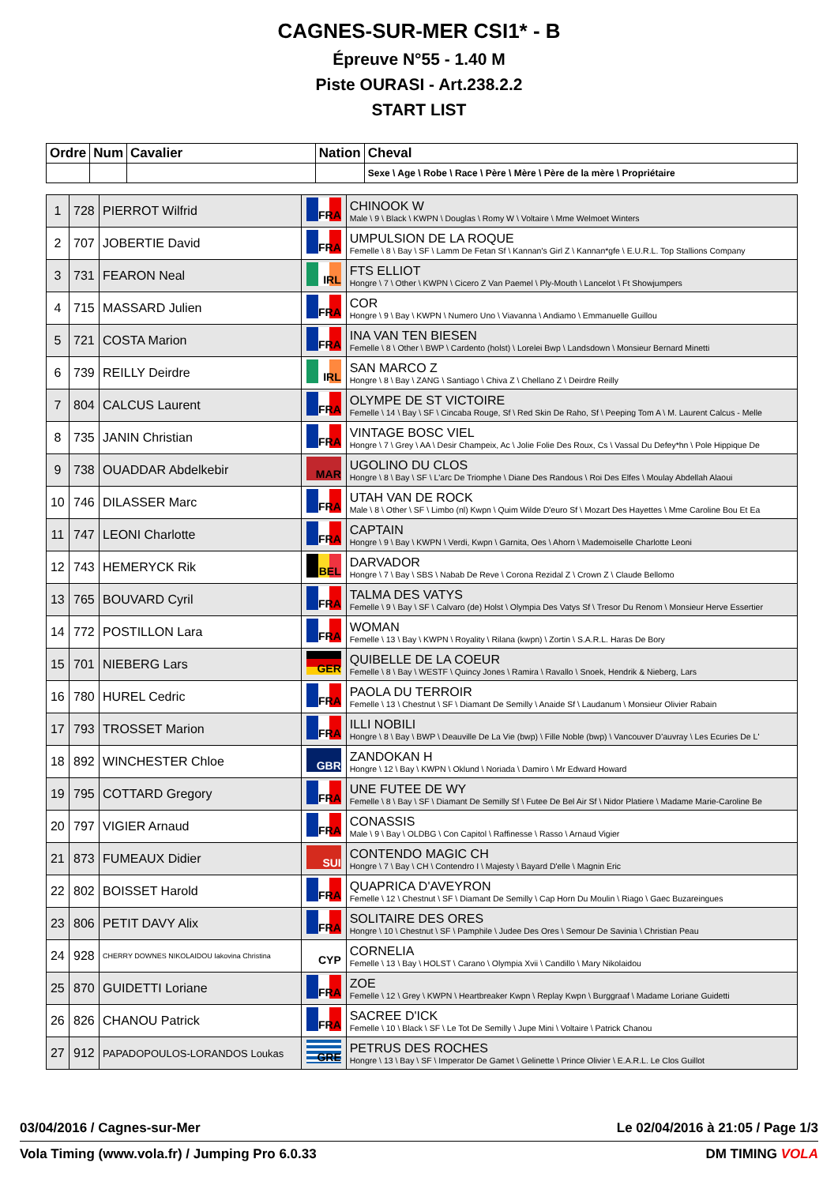CAGNES-SUR-MER CSI1* - B
Épreuve N°55 - 1.40 M
Piste OURASI - Art.238.2.2
START LIST
| Ordre | Num | Cavalier | Nation | Cheval |
| --- | --- | --- | --- | --- |
| | | | | Sexe \ Age \ Robe \ Race \ Père \ Mère \ Père de la mère \ Propriétaire |
| 1 | 728 | PIERROT Wilfrid | FRA | CHINOOK W Male \ 9 \ Black \ KWPN \ Douglas \ Romy W \ Voltaire \ Mme Welmoet Winters |
| 2 | 707 | JOBERTIE David | FRA | UMPULSION DE LA ROQUE Femelle \ 8 \ Bay \ SF \ Lamm De Fetan Sf \ Kannan's Girl Z \ Kannan*gfe \ E.U.R.L. Top Stallions Company |
| 3 | 731 | FEARON Neal | IRL | FTS ELLIOT Hongre \ 7 \ Other \ KWPN \ Cicero Z Van Paemel \ Ply-Mouth \ Lancelot \ Ft Showjumpers |
| 4 | 715 | MASSARD Julien | FRA | COR Hongre \ 9 \ Bay \ KWPN \ Numero Uno \ Viavanna \ Andiamo \ Emmanuelle Guillou |
| 5 | 721 | COSTA Marion | FRA | INA VAN TEN BIESEN Femelle \ 8 \ Other \ BWP \ Cardento (holst) \ Lorelei Bwp \ Landsdown \ Monsieur Bernard Minetti |
| 6 | 739 | REILLY Deirdre | IRL | SAN MARCO Z Hongre \ 8 \ Bay \ ZANG \ Santiago \ Chiva Z \ Chellano Z \ Deirdre Reilly |
| 7 | 804 | CALCUS Laurent | FRA | OLYMPE DE ST VICTOIRE Femelle \ 14 \ Bay \ SF \ Cincaba Rouge, Sf \ Red Skin De Raho, Sf \ Peeping Tom A \ M. Laurent Calcus - Melle |
| 8 | 735 | JANIN Christian | FRA | VINTAGE BOSC VIEL Hongre \ 7 \ Grey \ AA \ Desir Champeix, Ac \ Jolie Folie Des Roux, Cs \ Vassal Du Defey*hn \ Pole Hippique De |
| 9 | 738 | OUADDAR Abdelkebir | MAR | UGOLINO DU CLOS Hongre \ 8 \ Bay \ SF \ L'arc De Triomphe \ Diane Des Randous \ Roi Des Elfes \ Moulay Abdellah Alaoui |
| 10 | 746 | DILASSER Marc | FRA | UTAH VAN DE ROCK Male \ 8 \ Other \ SF \ Limbo (nl) Kwpn \ Quim Wilde D'euro Sf \ Mozart Des Hayettes \ Mme Caroline Bou Et Ea |
| 11 | 747 | LEONI Charlotte | FRA | CAPTAIN Hongre \ 9 \ Bay \ KWPN \ Verdi, Kwpn \ Garnita, Oes \ Ahorn \ Mademoiselle Charlotte Leoni |
| 12 | 743 | HEMERYCK Rik | BEL | DARVADOR Hongre \ 7 \ Bay \ SBS \ Nabab De Reve \ Corona Rezidal Z \ Crown Z \ Claude Bellomo |
| 13 | 765 | BOUVARD Cyril | FRA | TALMA DES VATYS Femelle \ 9 \ Bay \ SF \ Calvaro (de) Holst \ Olympia Des Vatys Sf \ Tresor Du Renom \ Monsieur Herve Essertier |
| 14 | 772 | POSTILLON Lara | FRA | WOMAN Femelle \ 13 \ Bay \ KWPN \ Royality \ Rilana (kwpn) \ Zortin \ S.A.R.L. Haras De Bory |
| 15 | 701 | NIEBERG Lars | GER | QUIBELLE DE LA COEUR Femelle \ 8 \ Bay \ WESTF \ Quincy Jones \ Ramira \ Ravallo \ Snoek, Hendrik & Nieberg, Lars |
| 16 | 780 | HUREL Cedric | FRA | PAOLA DU TERROIR Femelle \ 13 \ Chestnut \ SF \ Diamant De Semilly \ Anaide Sf \ Laudanum \ Monsieur Olivier Rabain |
| 17 | 793 | TROSSET Marion | FRA | ILLI NOBILI Hongre \ 8 \ Bay \ BWP \ Deauville De La Vie (bwp) \ Fille Noble (bwp) \ Vancouver D'auvray \ Les Ecuries De L' |
| 18 | 892 | WINCHESTER Chloe | GBR | ZANDOKAN H Hongre \ 12 \ Bay \ KWPN \ Oklund \ Noriada \ Damiro \ Mr Edward Howard |
| 19 | 795 | COTTARD Gregory | FRA | UNE FUTEE DE WY Femelle \ 8 \ Bay \ SF \ Diamant De Semilly Sf \ Futee De Bel Air Sf \ Nidor Platiere \ Madame Marie-Caroline Be |
| 20 | 797 | VIGIER Arnaud | FRA | CONASSIS Male \ 9 \ Bay \ OLDBG \ Con Capitol \ Raffinesse \ Rasso \ Arnaud Vigier |
| 21 | 873 | FUMEAUX Didier | SUI | CONTENDO MAGIC CH Hongre \ 7 \ Bay \ CH \ Contendro I \ Majesty \ Bayard D'elle \ Magnin Eric |
| 22 | 802 | BOISSET Harold | FRA | QUAPRICA D'AVEYRON Femelle \ 12 \ Chestnut \ SF \ Diamant De Semilly \ Cap Horn Du Moulin \ Riago \ Gaec Buzareingues |
| 23 | 806 | PETIT DAVY Alix | FRA | SOLITAIRE DES ORES Hongre \ 10 \ Chestnut \ SF \ Pamphile \ Judee Des Ores \ Semour De Savinia \ Christian Peau |
| 24 | 928 | CHERRY DOWNES NIKOLAIDOU Iakovina Christina | CYP | CORNELIA Femelle \ 13 \ Bay \ HOLST \ Carano \ Olympia Xvii \ Candillo \ Mary Nikolaidou |
| 25 | 870 | GUIDETTI Loriane | FRA | ZOE Femelle \ 12 \ Grey \ KWPN \ Heartbreaker Kwpn \ Replay Kwpn \ Burggraaf \ Madame Loriane Guidetti |
| 26 | 826 | CHANOU Patrick | FRA | SACREE D'ICK Femelle \ 10 \ Black \ SF \ Le Tot De Semilly \ Jupe Mini \ Voltaire \ Patrick Chanou |
| 27 | 912 | PAPADOPOULOS-LORANDOS Loukas | GRE | PETRUS DES ROCHES Hongre \ 13 \ Bay \ SF \ Imperator De Gamet \ Gelinette \ Prince Olivier \ E.A.R.L. Le Clos Guillot |
03/04/2016 / Cagnes-sur-Mer Le 02/04/2016 à 21:05 / Page 1/3
Vola Timing (www.vola.fr) / Jumping Pro 6.0.33 DM TIMING VOLA